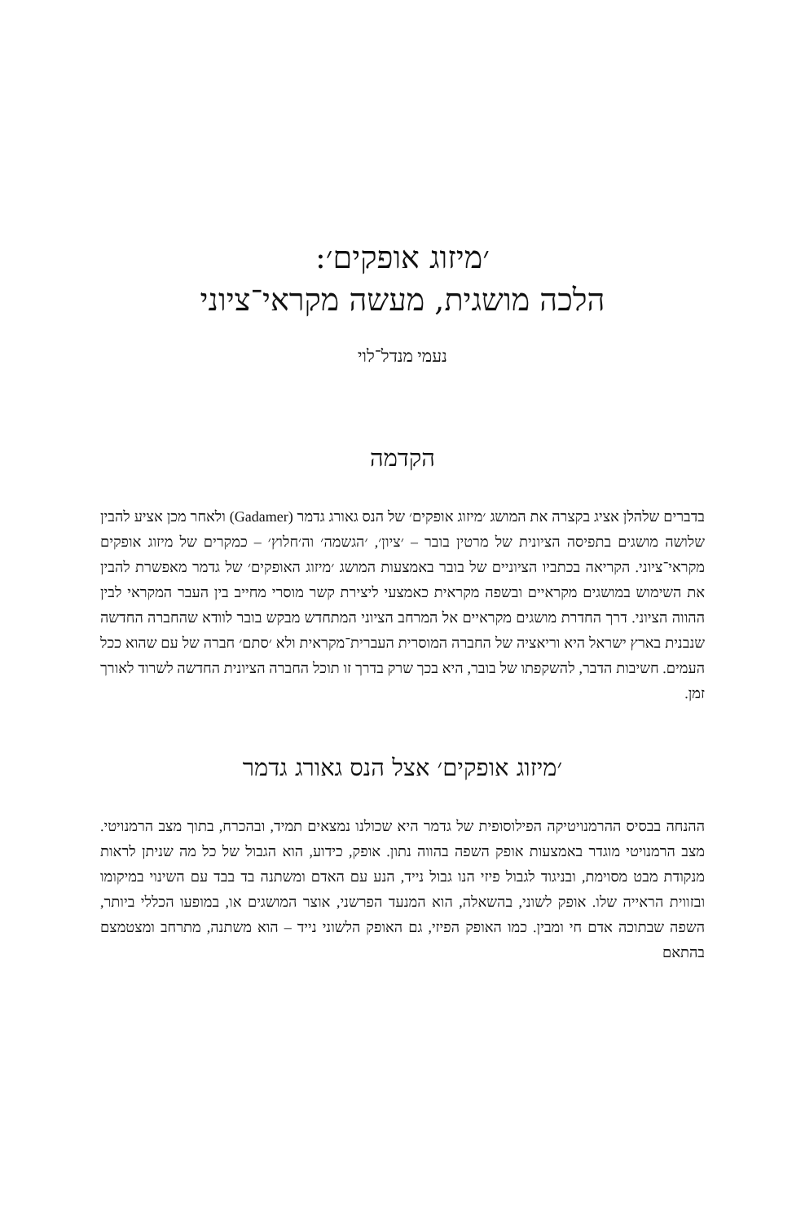׳מיזוג אופקים׳:
הלכה מושגית, מעשה מקראי־ציוני
נעמי מנדל־לוי
הקדמה
בדברים שלהלן אציג בקצרה את המושג ׳מיזוג אופקים׳ של הנס גאורג גדמר (Gadamer) ולאחר מכן אציע להבין שלושה מושגים בתפיסה הציונית של מרטין בובר – ׳ציון׳, ׳הגשמה׳ וה׳חלוץ׳ – כמקרים של מיזוג אופקים מקראי־ציוני. הקריאה בכתביו הציוניים של בובר באמצעות המושג ׳מיזוג האופקים׳ של גדמר מאפשרת להבין את השימוש במושגים מקראיים ובשפה מקראית כאמצעי ליצירת קשר מוסרי מחייב בין העבר המקראי לבין ההווה הציוני. דרך החדרת מושגים מקראיים אל המרחב הציוני המתחדש מבקש בובר לוודא שהחברה החדשה שנבנית בארץ ישראל היא וריאציה של החברה המוסרית העברית־מקראית ולא ׳סתם׳ חברה של עם שהוא ככל העמים. חשיבות הדבר, להשקפתו של בובר, היא בכך שרק בדרך זו תוכל החברה הציונית החדשה לשרוד לאורך זמן.
׳מיזוג אופקים׳ אצל הנס גאורג גדמר
ההנחה בבסיס ההרמנויטיקה הפילוסופית של גדמר היא שכולנו נמצאים תמיד, ובהכרח, בתוך מצב הרמנויטי. מצב הרמנויטי מוגדר באמצעות אופק השפה בהווה נתון. אופק, כידוע, הוא הגבול של כל מה שניתן לראות מנקודת מבט מסוימת, ובניגוד לגבול פיזי הנו גבול נייד, הנע עם האדם ומשתנה בד בבד עם השינוי במיקומו ובזווית הראייה שלו. אופק לשוני, בהשאלה, הוא המנעד הפרשני, אוצר המושגים או, במופעו הכללי ביותר, השפה שבתוכה אדם חי ומבין. כמו האופק הפיזי, גם האופק הלשוני נייד – הוא משתנה, מתרחב ומצטמצם בהתאם